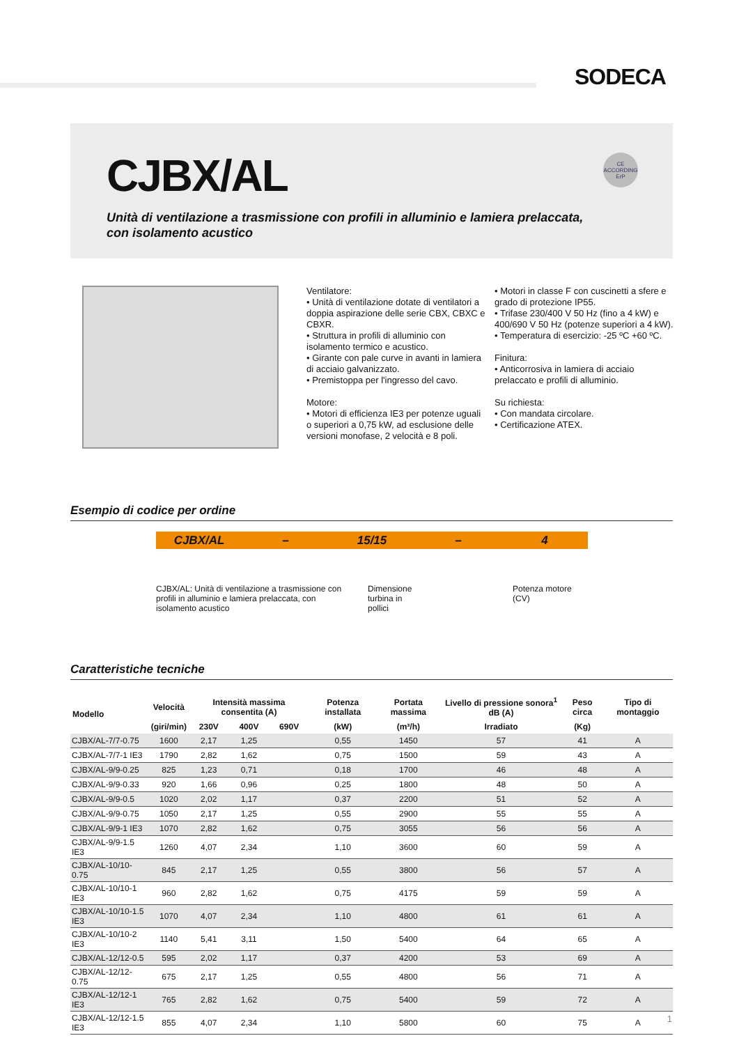SODECA
CJBX/AL
Unità di ventilazione a trasmissione con profili in alluminio e lamiera prelaccata, con isolamento acustico
CE
ACCORDING
ErP
Ventilatore:
• Unità di ventilazione dotate di ventilatori a doppia aspirazione delle serie CBX, CBXC e CBXR.
• Struttura in profili di alluminio con isolamento termico e acustico.
• Girante con pale curve in avanti in lamiera di acciaio galvanizzato.
• Premistoppa per l'ingresso del cavo.
Motore:
• Motori di efficienza IE3 per potenze uguali o superiori a 0,75 kW, ad esclusione delle versioni monofase, 2 velocità e 8 poli.
• Motori in classe F con cuscinetti a sfere e grado di protezione IP55.
• Trifase 230/400 V 50 Hz (fino a 4 kW) e 400/690 V 50 Hz (potenze superiori a 4 kW).
• Temperatura di esercizio: -25 ºC +60 ºC.
Finitura:
• Anticorrosiva in lamiera di acciaio prelaccato e profili di alluminio.
Su richiesta:
• Con mandata circolare.
• Certificazione ATEX.
Esempio di codice per ordine
CJBX/AL – 15/15 – 4
CJBX/AL: Unità di ventilazione a trasmissione con profili in alluminio e lamiera prelaccata, con isolamento acustico
Dimensione turbina in pollici
Potenza motore
(CV)
Caratteristiche tecniche
| Modello | Velocità | Intensità massima consentita (A) | | | Potenza installata | Portata massima | Livello di pressione sonora<sup>1</sup> dB (A) | Peso circa | Tipo di montaggio |
| --- | --- | --- | --- | --- | --- | --- | --- | --- | --- |
| | (giri/min) | 230V | 400V | 690V | (kW) | (m³/h) | Irradiato | (Kg) | |
| CJBX/AL-7/7-0.75 | 1600 | 2,17 | 1,25 | | 0,55 | 1450 | 57 | 41 | A |
| CJBX/AL-7/7-1 IE3 | 1790 | 2,82 | 1,62 | | 0,75 | 1500 | 59 | 43 | A |
| CJBX/AL-9/9-0.25 | 825 | 1,23 | 0,71 | | 0,18 | 1700 | 46 | 48 | A |
| CJBX/AL-9/9-0.33 | 920 | 1,66 | 0,96 | | 0,25 | 1800 | 48 | 50 | A |
| CJBX/AL-9/9-0.5 | 1020 | 2,02 | 1,17 | | 0,37 | 2200 | 51 | 52 | A |
| CJBX/AL-9/9-0.75 | 1050 | 2,17 | 1,25 | | 0,55 | 2900 | 55 | 55 | A |
| CJBX/AL-9/9-1 IE3 | 1070 | 2,82 | 1,62 | | 0,75 | 3055 | 56 | 56 | A |
| CJBX/AL-9/9-1.5 IE3 | 1260 | 4,07 | 2,34 | | 1,10 | 3600 | 60 | 59 | A |
| CJBX/AL-10/10-0.75 | 845 | 2,17 | 1,25 | | 0,55 | 3800 | 56 | 57 | A |
| CJBX/AL-10/10-1 IE3 | 960 | 2,82 | 1,62 | | 0,75 | 4175 | 59 | 59 | A |
| CJBX/AL-10/10-1.5 IE3 | 1070 | 4,07 | 2,34 | | 1,10 | 4800 | 61 | 61 | A |
| CJBX/AL-10/10-2 IE3 | 1140 | 5,41 | 3,11 | | 1,50 | 5400 | 64 | 65 | A |
| CJBX/AL-12/12-0.5 | 595 | 2,02 | 1,17 | | 0,37 | 4200 | 53 | 69 | A |
| CJBX/AL-12/12-0.75 | 675 | 2,17 | 1,25 | | 0,55 | 4800 | 56 | 71 | A |
| CJBX/AL-12/12-1 IE3 | 765 | 2,82 | 1,62 | | 0,75 | 5400 | 59 | 72 | A |
| CJBX/AL-12/12-1.5 IE3 | 855 | 4,07 | 2,34 | | 1,10 | 5800 | 60 | 75 | A |
1